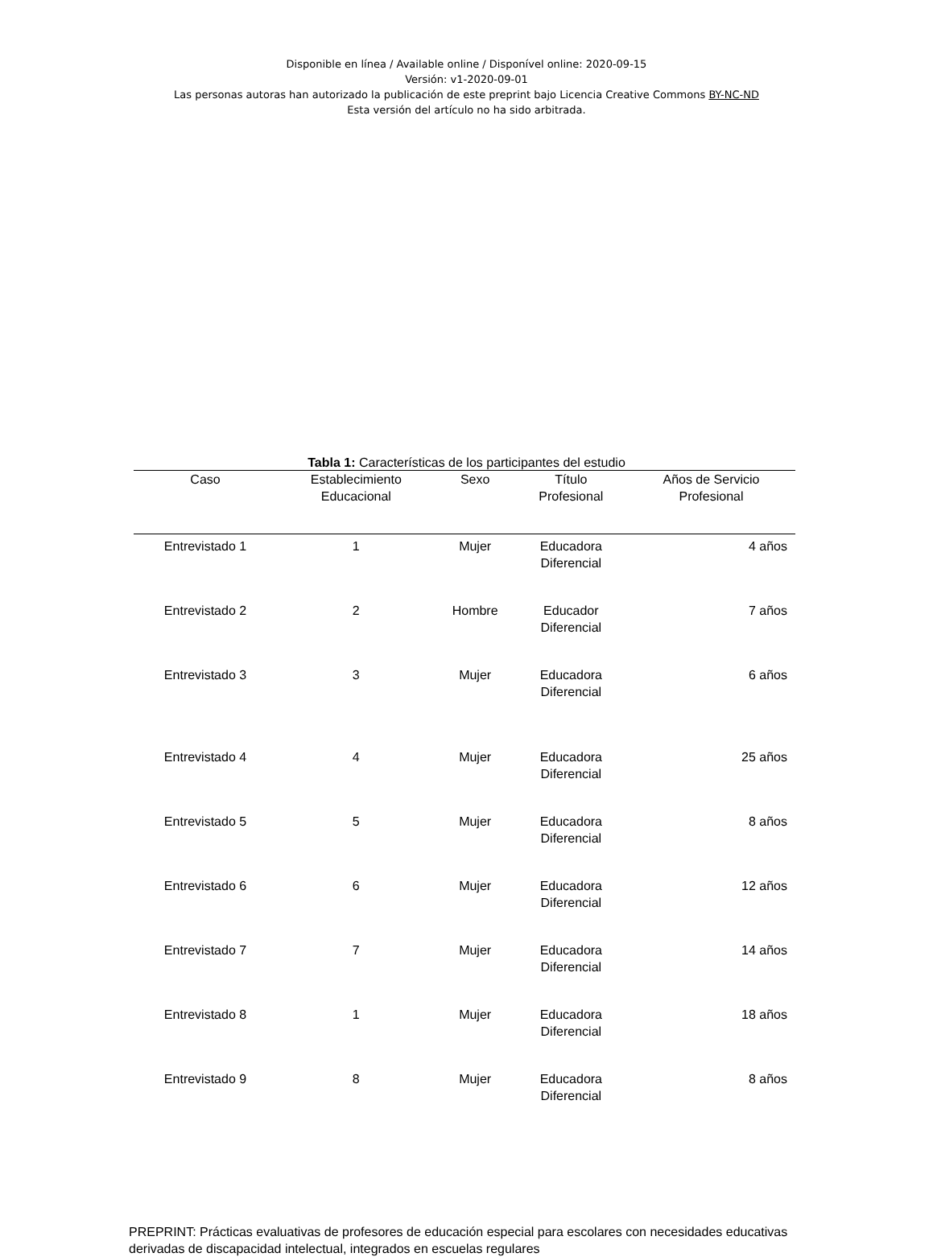Disponible en línea / Available online / Disponível online: 2020-09-15
Versión: v1-2020-09-01
Las personas autoras han autorizado la publicación de este preprint bajo Licencia Creative Commons BY-NC-ND
Esta versión del artículo no ha sido arbitrada.
Tabla 1: Características de los participantes del estudio
| Caso | Establecimiento Educacional | Sexo | Título Profesional | Años de Servicio Profesional |
| --- | --- | --- | --- | --- |
| Entrevistado 1 | 1 | Mujer | Educadora Diferencial | 4 años |
| Entrevistado 2 | 2 | Hombre | Educador Diferencial | 7 años |
| Entrevistado 3 | 3 | Mujer | Educadora Diferencial | 6 años |
| Entrevistado 4 | 4 | Mujer | Educadora Diferencial | 25 años |
| Entrevistado 5 | 5 | Mujer | Educadora Diferencial | 8 años |
| Entrevistado 6 | 6 | Mujer | Educadora Diferencial | 12 años |
| Entrevistado 7 | 7 | Mujer | Educadora Diferencial | 14 años |
| Entrevistado 8 | 1 | Mujer | Educadora Diferencial | 18 años |
| Entrevistado 9 | 8 | Mujer | Educadora Diferencial | 8 años |
PREPRINT: Prácticas evaluativas de profesores de educación especial para escolares con necesidades educativas derivadas de discapacidad intelectual, integrados en escuelas regulares